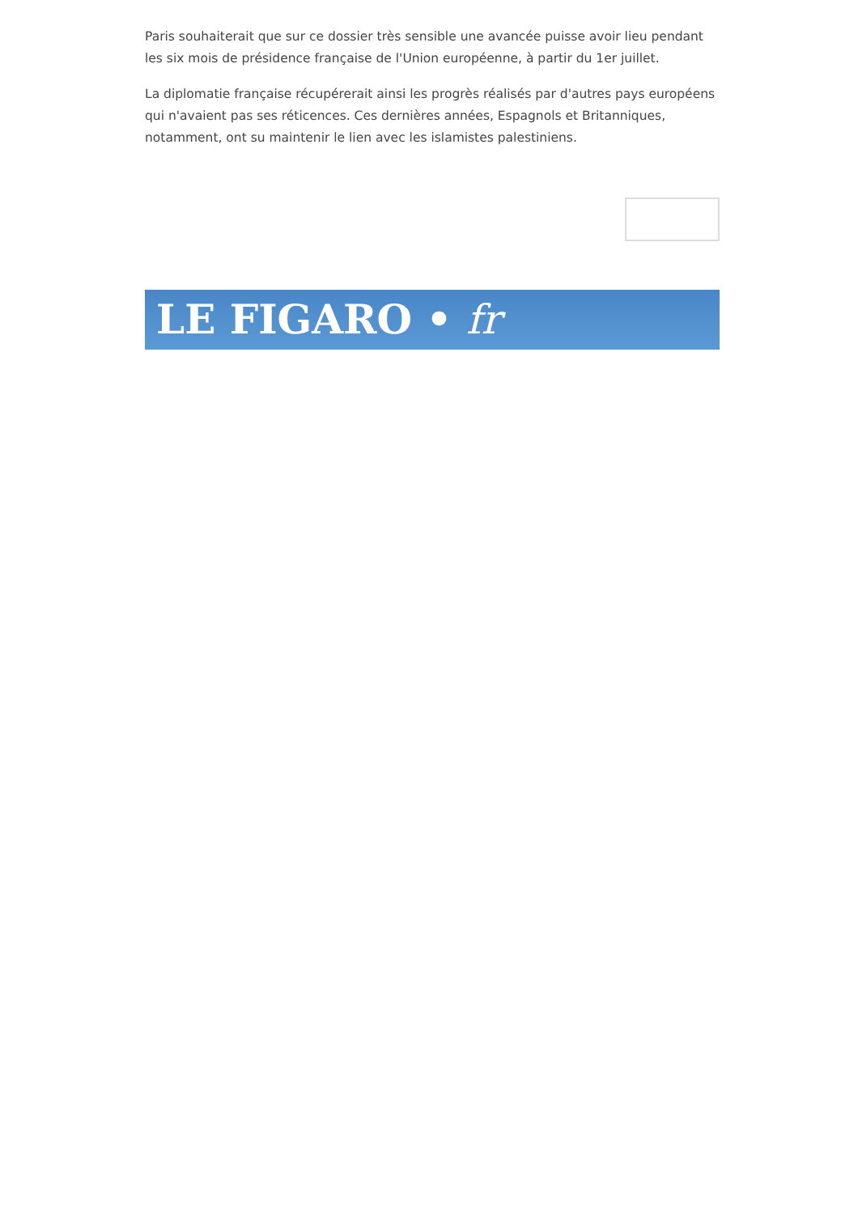Paris souhaiterait que sur ce dossier très sensible une avancée puisse avoir lieu pendant les six mois de présidence française de l'Union européenne, à partir du 1er juillet.
La diplomatie française récupérerait ainsi les progrès réalisés par d'autres pays européens qui n'avaient pas ses réticences. Ces dernières années, Espagnols et Britanniques, notamment, ont su maintenir le lien avec les islamistes palestiniens.
LE FIGARO • fr